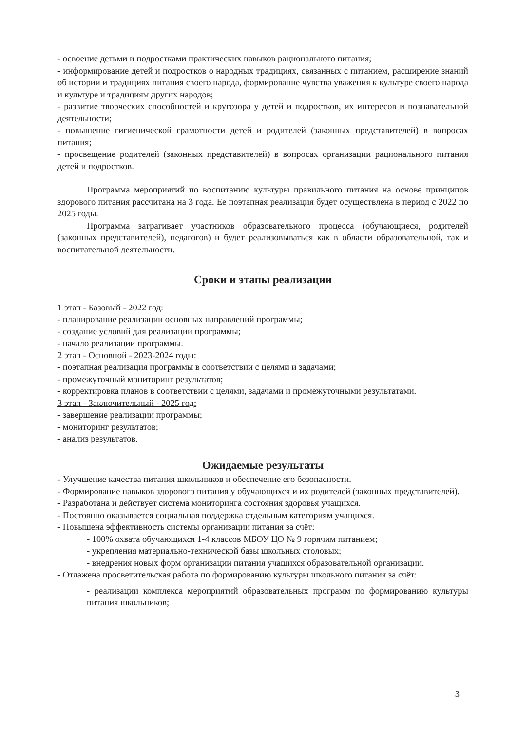- освоение детьми и подростками практических навыков рационального питания;
- информирование детей и подростков о народных традициях, связанных с питанием, расширение знаний об истории и традициях питания своего народа, формирование чувства уважения к культуре своего народа и культуре и традициям других народов;
- развитие творческих способностей и кругозора у детей и подростков, их интересов и познавательной деятельности;
- повышение гигиенической грамотности детей и родителей (законных представителей) в вопросах питания;
- просвещение родителей (законных представителей) в вопросах организации рационального питания детей и подростков.
Программа мероприятий по воспитанию культуры правильного питания на основе принципов здорового питания рассчитана на 3 года. Ее поэтапная реализация будет осуществлена в период с 2022 по 2025 годы.
Программа затрагивает участников образовательного процесса (обучающиеся, родителей (законных представителей), педагогов) и будет реализовываться как в области образовательной, так и воспитательной деятельности.
Сроки и этапы реализации
1 этап - Базовый - 2022 год:
- планирование реализации основных направлений программы;
- создание условий для реализации программы;
- начало реализации программы.
2 этап - Основной - 2023-2024 годы:
- поэтапная реализация программы в соответствии с целями и задачами;
- промежуточный мониторинг результатов;
- корректировка планов в соответствии с целями, задачами и промежуточными результатами.
3 этап - Заключительный - 2025 год:
- завершение реализации программы;
- мониторинг результатов;
- анализ результатов.
Ожидаемые результаты
- Улучшение качества питания школьников и обеспечение его безопасности.
- Формирование навыков здорового питания у обучающихся и их родителей (законных представителей).
- Разработана и действует система мониторинга состояния здоровья учащихся.
- Постоянно оказывается социальная поддержка отдельным категориям учащихся.
- Повышена эффективность системы организации питания за счёт:
- 100% охвата обучающихся 1-4 классов МБОУ ЦО № 9 горячим питанием;
- укрепления материально-технической базы школьных столовых;
- внедрения новых форм организации питания учащихся образовательной организации.
- Отлажена просветительская работа по формированию культуры школьного питания за счёт:
- реализации комплекса мероприятий образовательных программ по формированию культуры питания школьников;
3